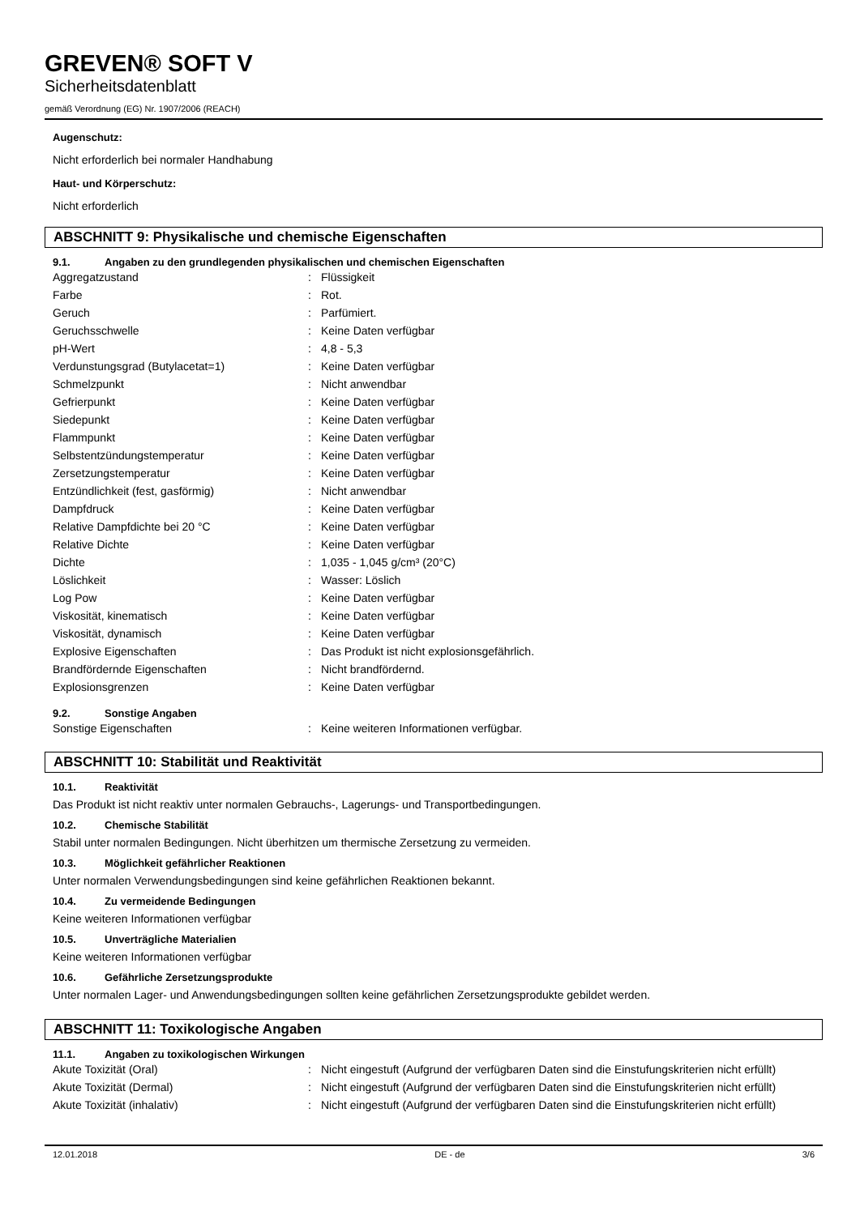GREVEN® SOFT V
Sicherheitsdatenblatt
gemäß Verordnung (EG) Nr. 1907/2006 (REACH)
Augenschutz:
Nicht erforderlich bei normaler Handhabung
Haut- und Körperschutz:
Nicht erforderlich
ABSCHNITT 9: Physikalische und chemische Eigenschaften
9.1. Angaben zu den grundlegenden physikalischen und chemischen Eigenschaften
| Aggregatzustand | : | Flüssigkeit |
| Farbe | : | Rot. |
| Geruch | : | Parfümiert. |
| Geruchsschwelle | : | Keine Daten verfügbar |
| pH-Wert | : | 4,8 - 5,3 |
| Verdunstungsgrad (Butylacetat=1) | : | Keine Daten verfügbar |
| Schmelzpunkt | : | Nicht anwendbar |
| Gefrierpunkt | : | Keine Daten verfügbar |
| Siedepunkt | : | Keine Daten verfügbar |
| Flammpunkt | : | Keine Daten verfügbar |
| Selbstentzündungstemperatur | : | Keine Daten verfügbar |
| Zersetzungstemperatur | : | Keine Daten verfügbar |
| Entzündlichkeit (fest, gasförmig) | : | Nicht anwendbar |
| Dampfdruck | : | Keine Daten verfügbar |
| Relative Dampfdichte bei 20 °C | : | Keine Daten verfügbar |
| Relative Dichte | : | Keine Daten verfügbar |
| Dichte | : | 1,035 - 1,045 g/cm³ (20°C) |
| Löslichkeit | : | Wasser: Löslich |
| Log Pow | : | Keine Daten verfügbar |
| Viskosität, kinematisch | : | Keine Daten verfügbar |
| Viskosität, dynamisch | : | Keine Daten verfügbar |
| Explosive Eigenschaften | : | Das Produkt ist nicht explosionsgefährlich. |
| Brandfördernde Eigenschaften | : | Nicht brandfördernd. |
| Explosionsgrenzen | : | Keine Daten verfügbar |
9.2. Sonstige Angaben
| Sonstige Eigenschaften | : | Keine weiteren Informationen verfügbar. |
ABSCHNITT 10: Stabilität und Reaktivität
10.1. Reaktivität
Das Produkt ist nicht reaktiv unter normalen Gebrauchs-, Lagerungs- und Transportbedingungen.
10.2. Chemische Stabilität
Stabil unter normalen Bedingungen. Nicht überhitzen um thermische Zersetzung zu vermeiden.
10.3. Möglichkeit gefährlicher Reaktionen
Unter normalen Verwendungsbedingungen sind keine gefährlichen Reaktionen bekannt.
10.4. Zu vermeidende Bedingungen
Keine weiteren Informationen verfügbar
10.5. Unverträgliche Materialien
Keine weiteren Informationen verfügbar
10.6. Gefährliche Zersetzungsprodukte
Unter normalen Lager- und Anwendungsbedingungen sollten keine gefährlichen Zersetzungsprodukte gebildet werden.
ABSCHNITT 11: Toxikologische Angaben
11.1. Angaben zu toxikologischen Wirkungen
| Akute Toxizität (Oral) | : | Nicht eingestuft (Aufgrund der verfügbaren Daten sind die Einstufungskriterien nicht erfüllt) |
| Akute Toxizität (Dermal) | : | Nicht eingestuft (Aufgrund der verfügbaren Daten sind die Einstufungskriterien nicht erfüllt) |
| Akute Toxizität (inhalativ) | : | Nicht eingestuft (Aufgrund der verfügbaren Daten sind die Einstufungskriterien nicht erfüllt) |
12.01.2018 DE - de 3/6